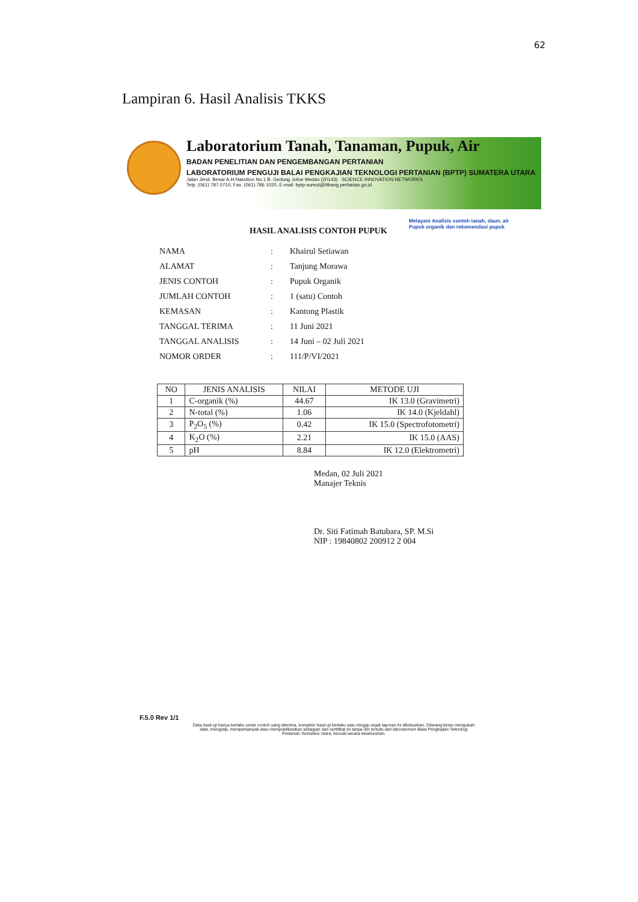62
Lampiran 6. Hasil Analisis TKKS
Laboratorium Tanah, Tanaman, Pupuk, Air
BADAN PENELITIAN DAN PENGEMBANGAN PERTANIAN
LABORATORIUM PENGUJI BALAI PENGKAJIAN TEKNOLOGI PERTANIAN (BPTP) SUMATERA UTARA
Jalan Jend. Besar A.H.Nasution No.1 B. Gedung Johor Medan (20143) SCIENCE INNOVATION NETWORKS
Telp. (061) 787 0710, Fax. (061) 786 1020, E-mail: bptp-sumut@litbang.pertanian.go.id
Melayani Analisis contoh tanah, daun, air
Pupuk organik dan rekomendasi pupuk
HASIL ANALISIS CONTOH PUPUK
| NAMA | : | Khairul Setiawan |
| ALAMAT | : | Tanjung Morawa |
| JENIS CONTOH | : | Pupuk Organik |
| JUMLAH CONTOH | : | 1 (satu) Contoh |
| KEMASAN | : | Kantong Plastik |
| TANGGAL TERIMA | : | 11 Juni 2021 |
| TANGGAL ANALISIS | : | 14 Juni – 02 Juli 2021 |
| NOMOR ORDER | : | 111/P/VI/2021 |
| NO | JENIS ANALISIS | NILAI | METODE UJI |
| --- | --- | --- | --- |
| 1 | C-organik (%) | 44.67 | IK 13.0 (Gravimetri) |
| 2 | N-total (%) | 1.06 | IK 14.0 (Kjeldahl) |
| 3 | P<sub>2</sub>O<sub>5</sub> (%) | 0.42 | IK 15.0 (Spectrofotometri) |
| 4 | K<sub>2</sub>O (%) | 2.21 | IK 15.0 (AAS) |
| 5 | pH | 8.84 | IK 12.0 (Elektrometri) |
Medan, 02 Juli 2021
Manajer Teknis
Dr. Siti Fatimah Batubara, SP. M.Si
NIP : 19840802 200912 2 004
F.5.0 Rev 1/1
Data hasil uji hanya berlaku untuk contoh yang diterima, komplein hasil uji berlaku satu minggu sejak laporan ini dikeluarkan. Dilarang keras mengubah data, mengutip, memperbanyak atau mempublikasikan sebagian dari sertifikat ini tanpa izin tertulis dari laboratorium Balai Pengkajian Teknologi Pertanian Sumatera Utara, kecuali secara keseluruhan.